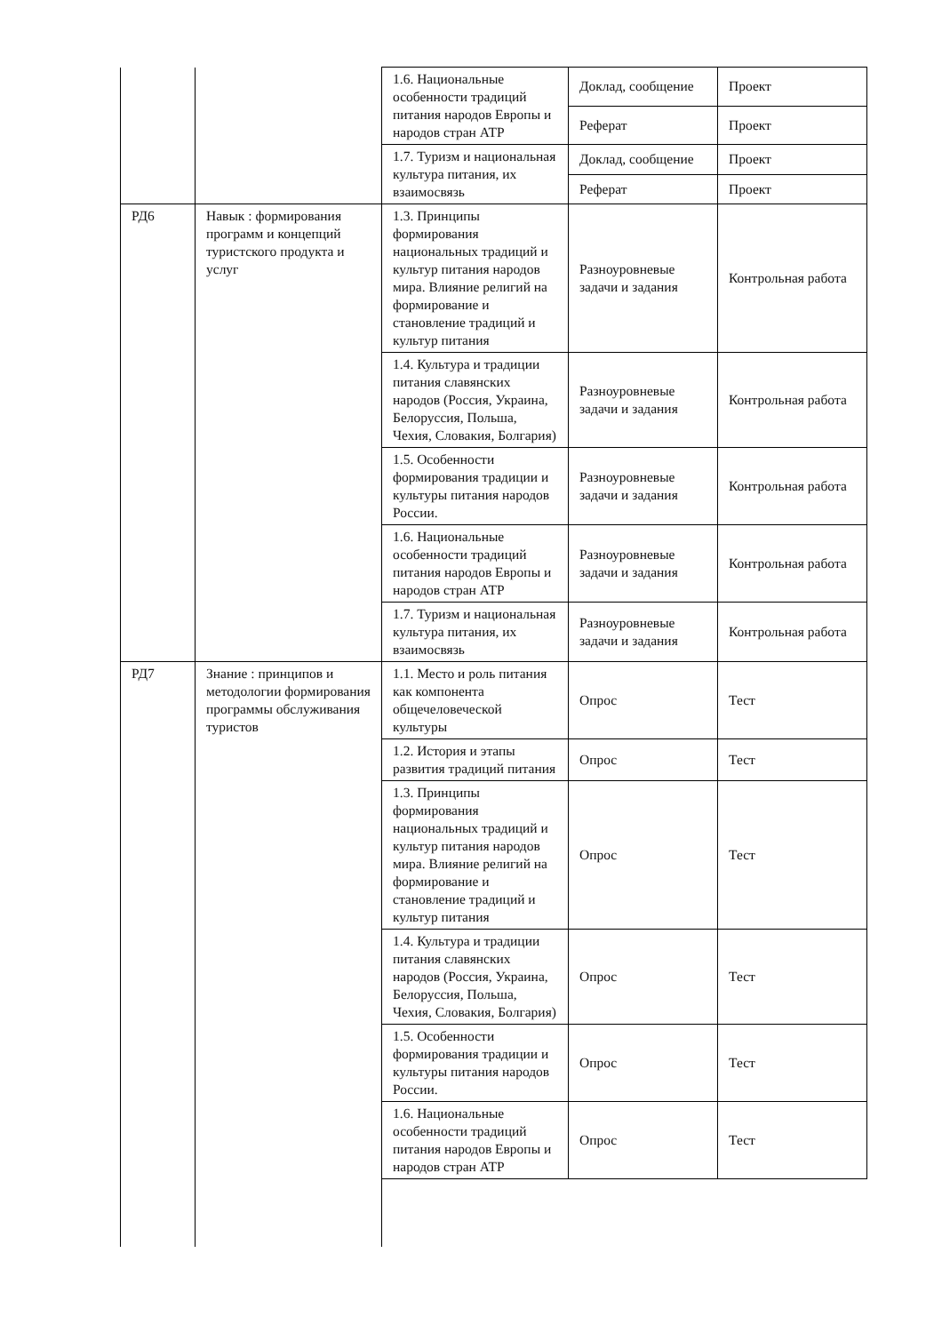| | | 1.6. Национальные особенности традиций питания народов Европы и народов стран АТР | Доклад, сообщение | Проект |
| | | | Реферат | Проект |
| | | 1.7. Туризм и национальная культура питания, их взаимосвязь | Доклад, сообщение | Проект |
| | | | Реферат | Проект |
| РД6 | Навык : формирования программ и концепций туристского продукта и услуг | 1.3. Принципы формирования национальных традиций и культур питания народов мира. Влияние религий на формирование и становление традиций и культур питания | Разноуровневые задачи и задания | Контрольная работа |
| | | 1.4. Культура и традиции питания славянских народов (Россия, Украина, Белоруссия, Польша, Чехия, Словакия, Болгария) | Разноуровневые задачи и задания | Контрольная работа |
| | | 1.5. Особенности формирования традиции и культуры питания народов России. | Разноуровневые задачи и задания | Контрольная работа |
| | | 1.6. Национальные особенности традиций питания народов Европы и народов стран АТР | Разноуровневые задачи и задания | Контрольная работа |
| | | 1.7. Туризм и национальная культура питания, их взаимосвязь | Разноуровневые задачи и задания | Контрольная работа |
| РД7 | Знание : принципов и методологии формирования программы обслуживания туристов | 1.1. Место и роль питания как компонента общечеловеческой культуры | Опрос | Тест |
| | | 1.2. История и этапы развития традиций питания | Опрос | Тест |
| | | 1.3. Принципы формирования национальных традиций и культур питания народов мира. Влияние религий на формирование и становление традиций и культур питания | Опрос | Тест |
| | | 1.4. Культура и традиции питания славянских народов (Россия, Украина, Белоруссия, Польша, Чехия, Словакия, Болгария) | Опрос | Тест |
| | | 1.5. Особенности формирования традиции и культуры питания народов России. | Опрос | Тест |
| | | 1.6. Национальные особенности традиций питания народов Европы и народов стран АТР | Опрос | Тест |